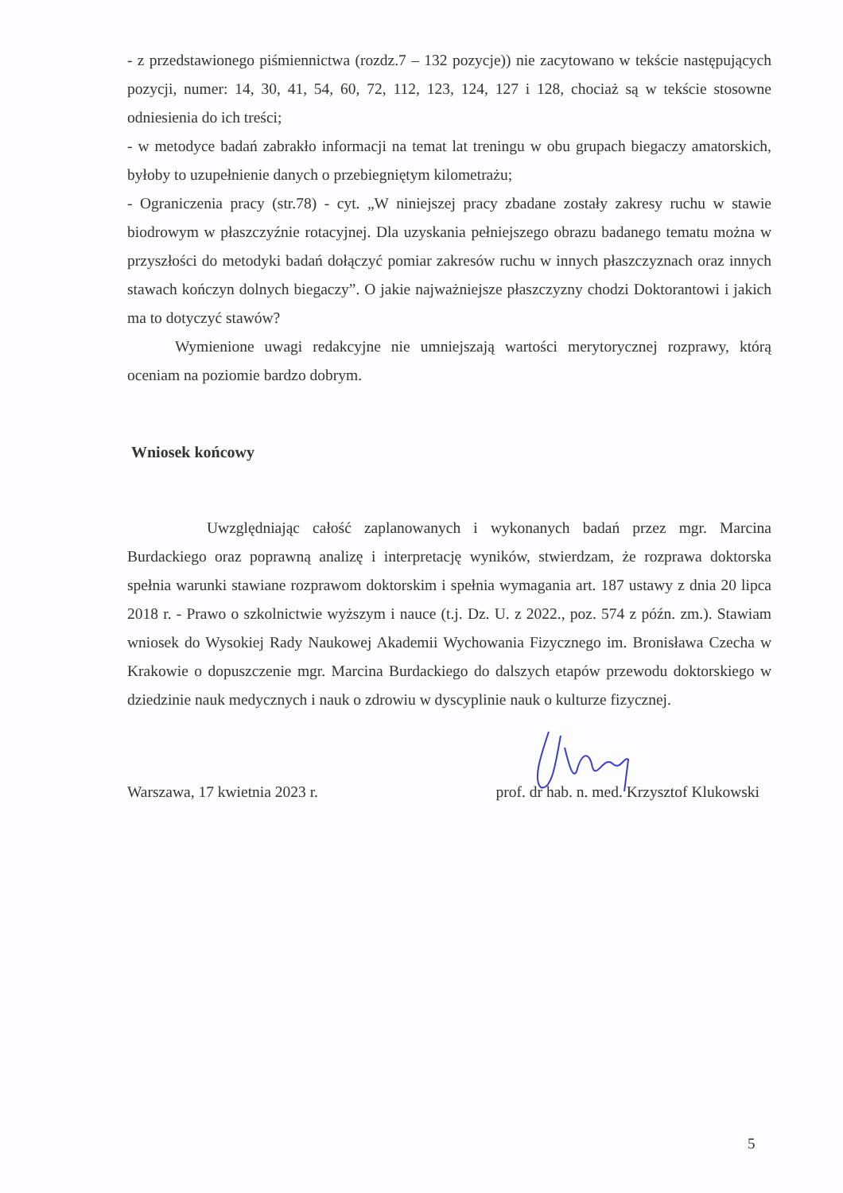- z przedstawionego piśmiennictwa (rozdz.7 – 132 pozycje)) nie zacytowano w tekście następujących pozycji, numer: 14, 30, 41, 54, 60, 72, 112, 123, 124, 127 i 128, chociaż są w tekście stosowne odniesienia do ich treści;
- w metodyce badań zabrakło informacji na temat lat treningu w obu grupach biegaczy amatorskich, byłoby to uzupełnienie danych o przebiegniętym kilometrażu;
- Ograniczenia pracy (str.78) - cyt. „W niniejszej pracy zbadane zostały zakresy ruchu w stawie biodrowym w płaszczyźnie rotacyjnej. Dla uzyskania pełniejszego obrazu badanego tematu można w przyszłości do metodyki badań dołączyć pomiar zakresów ruchu w innych płaszczyznach oraz innych stawach kończyn dolnych biegaczy”. O jakie najważniejsze płaszczyzny chodzi Doktorantowi i jakich ma to dotyczyć stawów?
Wymienione uwagi redakcyjne nie umniejszają wartości merytorycznej rozprawy, którą oceniam na poziomie bardzo dobrym.
Wniosek końcowy
Uwzględniając całość zaplanowanych i wykonanych badań przez mgr. Marcina Burdackiego oraz poprawną analizę i interpretację wyników, stwierdzam, że rozprawa doktorska spełnia warunki stawiane rozprawom doktorskim i spełnia wymagania art. 187 ustawy z dnia 20 lipca 2018 r. - Prawo o szkolnictwie wyższym i nauce (t.j. Dz. U. z 2022., poz. 574 z późn. zm.). Stawiam wniosek do Wysokiej Rady Naukowej Akademii Wychowania Fizycznego im. Bronisława Czecha w Krakowie o dopuszczenie mgr. Marcina Burdackiego do dalszych etapów przewodu doktorskiego w dziedzinie nauk medycznych i nauk o zdrowiu w dyscyplinie nauk o kulturze fizycznej.
Warszawa, 17 kwietnia 2023 r. prof. dr hab. n. med. Krzysztof Klukowski
5